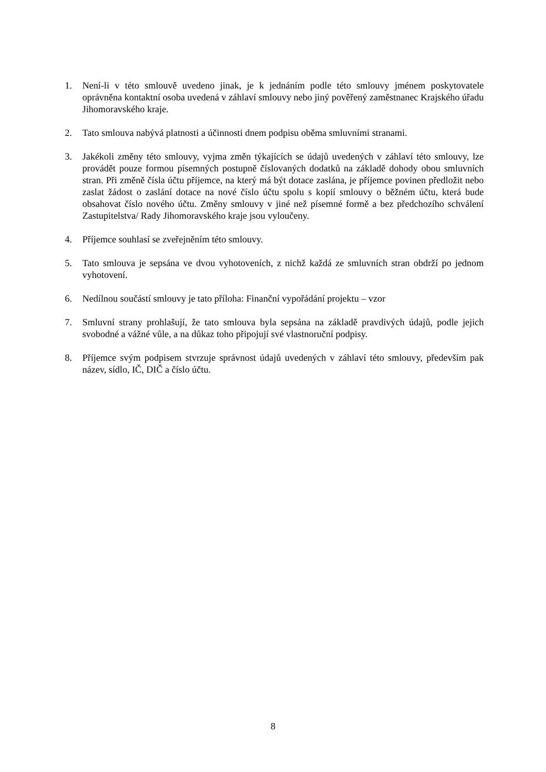1. Není-li v této smlouvě uvedeno jinak, je k jednáním podle této smlouvy jménem poskytovatele oprávněna kontaktní osoba uvedená v záhlaví smlouvy nebo jiný pověřený zaměstnanec Krajského úřadu Jihomoravského kraje.
2. Tato smlouva nabývá platnosti a účinnosti dnem podpisu oběma smluvními stranami.
3. Jakékoli změny této smlouvy, vyjma změn týkajících se údajů uvedených v záhlaví této smlouvy, lze provádět pouze formou písemných postupně číslovaných dodatků na základě dohody obou smluvních stran. Při změně čísla účtu příjemce, na který má být dotace zaslána, je příjemce povinen předložit nebo zaslat žádost o zaslání dotace na nové číslo účtu spolu s kopií smlouvy o běžném účtu, která bude obsahovat číslo nového účtu. Změny smlouvy v jiné než písemné formě a bez předchozího schválení Zastupitelstva/ Rady Jihomoravského kraje jsou vyloučeny.
4. Příjemce souhlasí se zveřejněním této smlouvy.
5. Tato smlouva je sepsána ve dvou vyhotoveních, z nichž každá ze smluvních stran obdrží po jednom vyhotovení.
6. Nedílnou součástí smlouvy je tato příloha: Finanční vypořádání projektu – vzor
7. Smluvní strany prohlašují, že tato smlouva byla sepsána na základě pravdivých údajů, podle jejich svobodné a vážné vůle, a na důkaz toho připojují své vlastnoruční podpisy.
8. Příjemce svým podpisem stvrzuje správnost údajů uvedených v záhlaví této smlouvy, především pak název, sídlo, IČ, DIČ a číslo účtu.
8